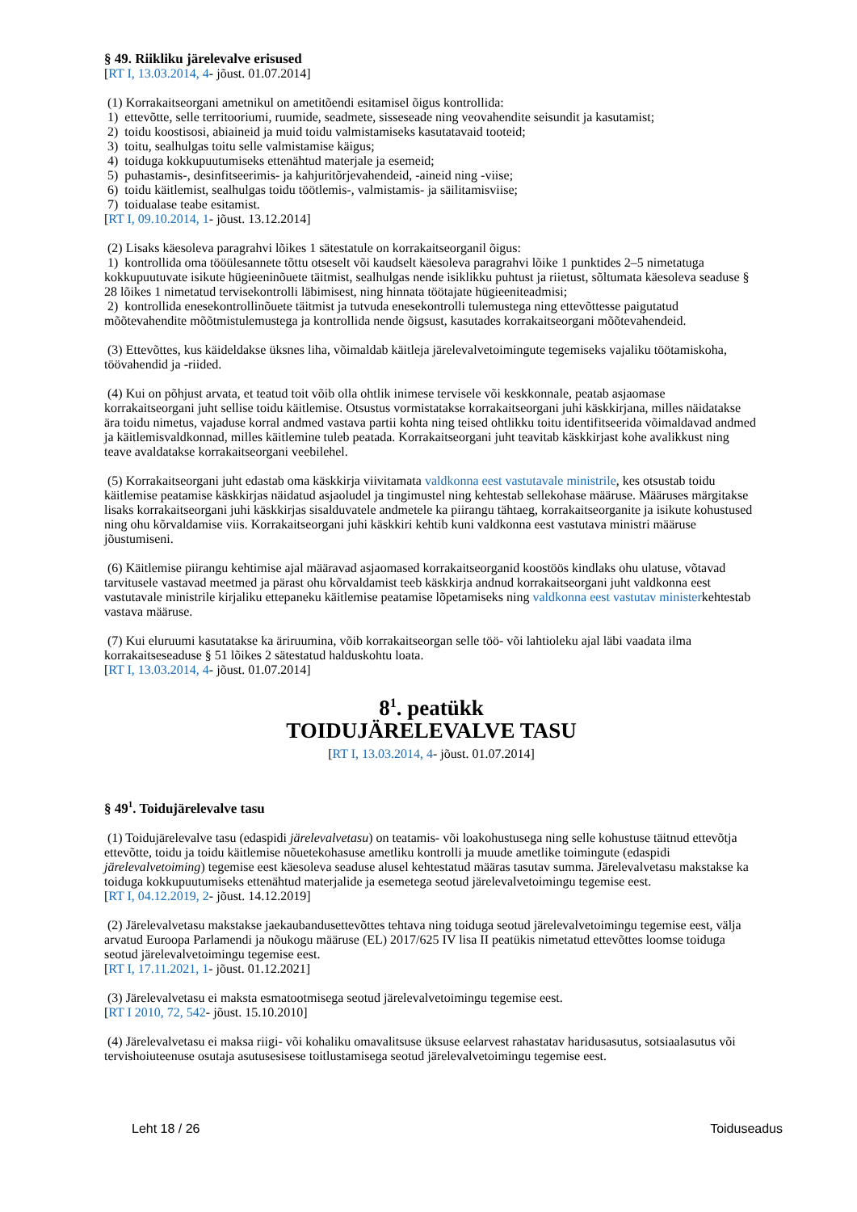§ 49. Riikliku järelevalve erisused
[RT I, 13.03.2014, 4- jõust. 01.07.2014]
(1) Korrakaitseorgani ametnikul on ametitõendi esitamisel õigus kontrollida:
1) ettevõtte, selle territooriumi, ruumide, seadmete, sisseseade ning veovahendite seisundit ja kasutamist;
2) toidu koostisosi, abiaineid ja muid toidu valmistamiseks kasutatavaid tooteid;
3) toitu, sealhulgas toitu selle valmistamise käigus;
4) toiduga kokkupuutumiseks ettenähtud materjale ja esemeid;
5) puhastamis-, desinfitseerimis- ja kahjuritõrjevahendeid, -aineid ning -viise;
6) toidu käitlemist, sealhulgas toidu töötlemis-, valmistamis- ja säilitamisviise;
7) toidualase teabe esitamist.
[RT I, 09.10.2014, 1- jõust. 13.12.2014]
(2) Lisaks käesoleva paragrahvi lõikes 1 sätestatule on korrakaitseorganil õigus:
1) kontrollida oma tööülesannete tõttu otseselt või kaudselt käesoleva paragrahvi lõike 1 punktides 2–5 nimetatuga kokkupuutuvate isikute hügieeninõuete täitmist, sealhulgas nende isiklikku puhtust ja riietust, sõltumata käesoleva seaduse § 28 lõikes 1 nimetatud tervisekontrolli läbimisest, ning hinnata töötajate hügieeniteadmisi;
2) kontrollida enesekontrollinõuete täitmist ja tutvuda enesekontrolli tulemustega ning ettevõttesse paigutatud mõõtevahendite mõõtmistulemustega ja kontrollida nende õigsust, kasutades korrakaitseorgani mõõtevahendeid.
(3) Ettevõttes, kus käideldakse üksnes liha, võimaldab käitleja järelevalvetoimingute tegemiseks vajaliku töötamiskoha, töövahendid ja -riided.
(4) Kui on põhjust arvata, et teatud toit võib olla ohtlik inimese tervisele või keskkonnale, peatab asjaomase korrakaitseorgani juht sellise toidu käitlemise. Otsustus vormistatakse korrakaitseorgani juhi käskkirjana, milles näidatakse ära toidu nimetus, vajaduse korral andmed vastava partii kohta ning teised ohtlikku toitu identifitseerida võimaldavad andmed ja käitlemisvaldkonnad, milles käitlemine tuleb peatada. Korrakaitseorgani juht teavitab käskkirjast kohe avalikkust ning teave avaldatakse korrakaitseorgani veebilehel.
(5) Korrakaitseorgani juht edastab oma käskkirja viivitamata valdkonna eest vastutavale ministrile, kes otsustab toidu käitlemise peatamise käskkirjas näidatud asjaoludel ja tingimustel ning kehtestab sellekohase määruse. Määruses märgitakse lisaks korrakaitseorgani juhi käskkirjas sisalduvatele andmetele ka piirangu tähtaeg, korrakaitseorganite ja isikute kohustused ning ohu kõrvaldamise viis. Korrakaitseorgani juhi käskkiri kehtib kuni valdkonna eest vastutava ministri määruse jõustumiseni.
(6) Käitlemise piirangu kehtimise ajal määravad asjaomased korrakaitseorganid koostöös kindlaks ohu ulatuse, võtavad tarvitusele vastavad meetmed ja pärast ohu kõrvaldamist teeb käskkirja andnud korrakaitseorgani juht valdkonna eest vastutavale ministrile kirjaliku ettepaneku käitlemise peatamise lõpetamiseks ning valdkonna eest vastutav ministerkehtestab vastava määruse.
(7) Kui eluruumi kasutatakse ka äriruumina, võib korrakaitseorgan selle töö- või lahtioleku ajal läbi vaadata ilma korrakaitseseaduse § 51 lõikes 2 sätestatud halduskohtu loata.
[RT I, 13.03.2014, 4- jõust. 01.07.2014]
8<sup>1</sup>. peatükk
TOIDUJÄRELEVALVE TASU
[RT I, 13.03.2014, 4- jõust. 01.07.2014]
§ 49<sup>1</sup>. Toidujärelevalve tasu
(1) Toidujärelevalve tasu (edaspidi järelevalvetasu) on teatamis- või loakohustusega ning selle kohustuse täitnud ettevõtja ettevõtte, toidu ja toidu käitlemise nõuetekohasuse ametliku kontrolli ja muude ametlike toimingute (edaspidi järelevalvetoiming) tegemise eest käesoleva seaduse alusel kehtestatud määras tasutav summa. Järelevalvetasu makstakse ka toiduga kokkupuutumiseks ettenähtud materjalide ja esemetega seotud järelevalvetoimingu tegemise eest.
[RT I, 04.12.2019, 2- jõust. 14.12.2019]
(2) Järelevalvetasu makstakse jaekaubandusettevõttes tehtava ning toiduga seotud järelevalvetoimingu tegemise eest, välja arvatud Euroopa Parlamendi ja nõukogu määruse (EL) 2017/625 IV lisa II peatükis nimetatud ettevõttes loomse toiduga seotud järelevalvetoimingu tegemise eest.
[RT I, 17.11.2021, 1- jõust. 01.12.2021]
(3) Järelevalvetasu ei maksta esmatootmisega seotud järelevalvetoimingu tegemise eest.
[RT I 2010, 72, 542- jõust. 15.10.2010]
(4) Järelevalvetasu ei maksa riigi- või kohaliku omavalitsuse üksuse eelarvest rahastatav haridusasutus, sotsiaalasutus või tervishoiuteenuse osutaja asutusesisese toitlustamisega seotud järelevalvetoimingu tegemise eest.
Leht 18 / 26 Toiduseadus